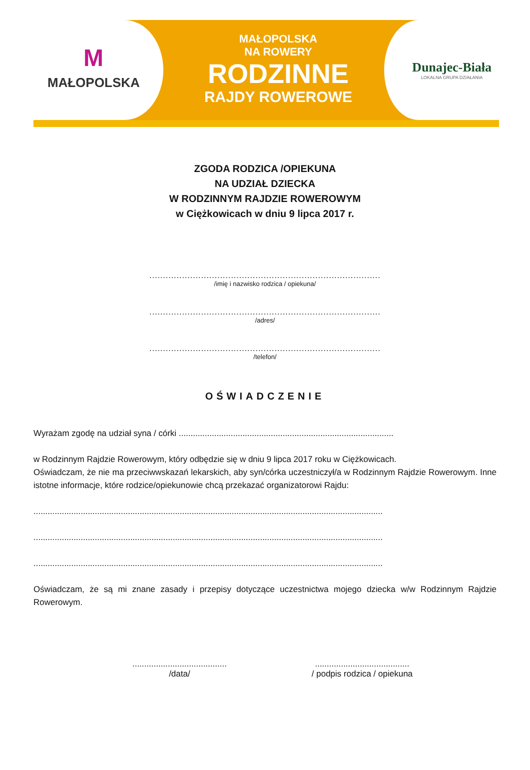M
MAŁOPOLSKA
MAŁOPOLSKA
NA ROWERY
RODZINNE
RAJDY ROWEROWE
Dunajec-Biała
LOKALNA GRUPA DZIAŁANIA
ZGODA RODZICA /OPIEKUNA
NA UDZIAŁ DZIECKA
W RODZINNYM RAJDZIE ROWEROWYM
w Ciężkowicach w dniu 9 lipca 2017 r.
.....................................................................................
/imię i nazwisko rodzica / opiekuna/
.....................................................................................
/adres/
.....................................................................................
/telefon/
OŚWIADCZENIE
Wyrażam zgodę na udział syna / córki ...........................................................................................
w Rodzinnym Rajdzie Rowerowym, który odbędzie się w dniu 9 lipca 2017 roku w Ciężkowicach.
Oświadczam, że nie ma przeciwwskazań lekarskich, aby syn/córka uczestniczył/a w Rodzinnym Rajdzie Rowerowym. Inne istotne informacje, które rodzice/opiekunowie chcą przekazać organizatorowi Rajdu:
....................................................................................................................................................
....................................................................................................................................................
....................................................................................................................................................
Oświadczam, że są mi znane zasady i przepisy dotyczące uczestnictwa mojego dziecka w/w Rodzinnym Rajdzie Rowerowym.
........................................
/data/
........................................
/ podpis rodzica / opiekuna